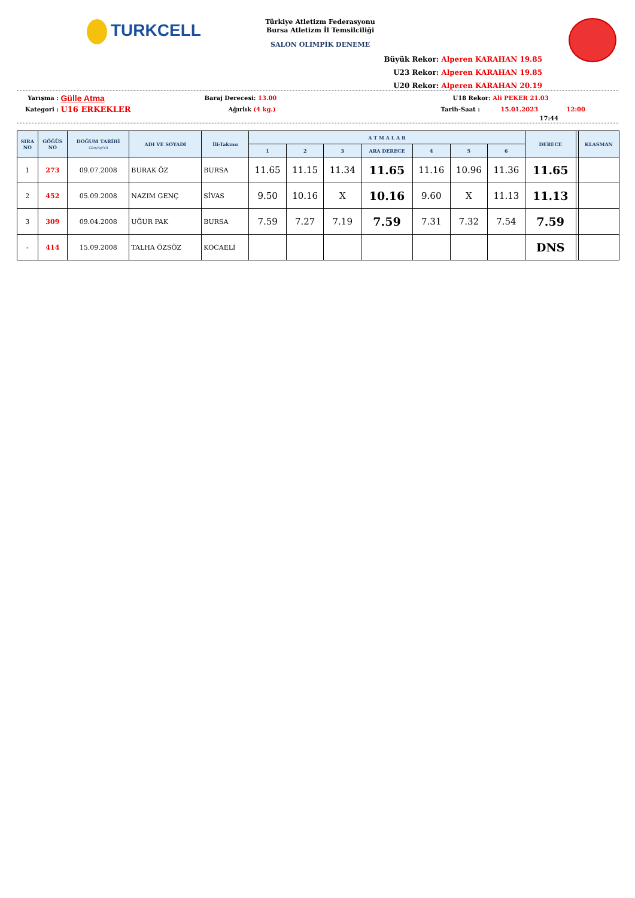TURKCELL
Türkiye Atletizm Federasyonu
Bursa Atletizm İl Temsilciliği
SALON OLİMPİK DENEME
Büyük Rekor: Alperen KARAHAN 19.85
U23 Rekor: Alperen KARAHAN 19.85
U20 Rekor: Alperen KARAHAN 20.19
Yarışma : Gülle Atma Baraj Derecesi: 13.00 U18 Rekor: Ali PEKER 21.03
Kategori : U16 ERKEKLER Ağırlık (4 kg.) Tarih-Saat : 15.01.2023 12:00
17:44
| SIRA NO | GÖĞÜS NO | DOĞUM TARİHİ Gün/Ay/Yıl | ADI VE SOYADI | İli-Takımı | A T M A L A R | | | | | | | DERECE | | KLASMAN |
| --- | --- | --- | --- | --- | --- | --- | --- | --- | --- | --- | --- | --- | --- | --- |
| | | | | | 1 | 2 | 3 | ARA DERECE | 4 | 5 | 6 | | | |
| 1 | 273 | 09.07.2008 | BURAK ÖZ | BURSA | 11.65 | 11.15 | 11.34 | 11.65 | 11.16 | 10.96 | 11.36 | 11.65 | | |
| 2 | 452 | 05.09.2008 | NAZIM GENÇ | SİVAS | 9.50 | 10.16 | X | 10.16 | 9.60 | X | 11.13 | 11.13 | | |
| 3 | 309 | 09.04.2008 | UĞUR PAK | BURSA | 7.59 | 7.27 | 7.19 | 7.59 | 7.31 | 7.32 | 7.54 | 7.59 | | |
| - | 414 | 15.09.2008 | TALHA ÖZSÖZ | KOCAELİ | | | | | | | | DNS | | |